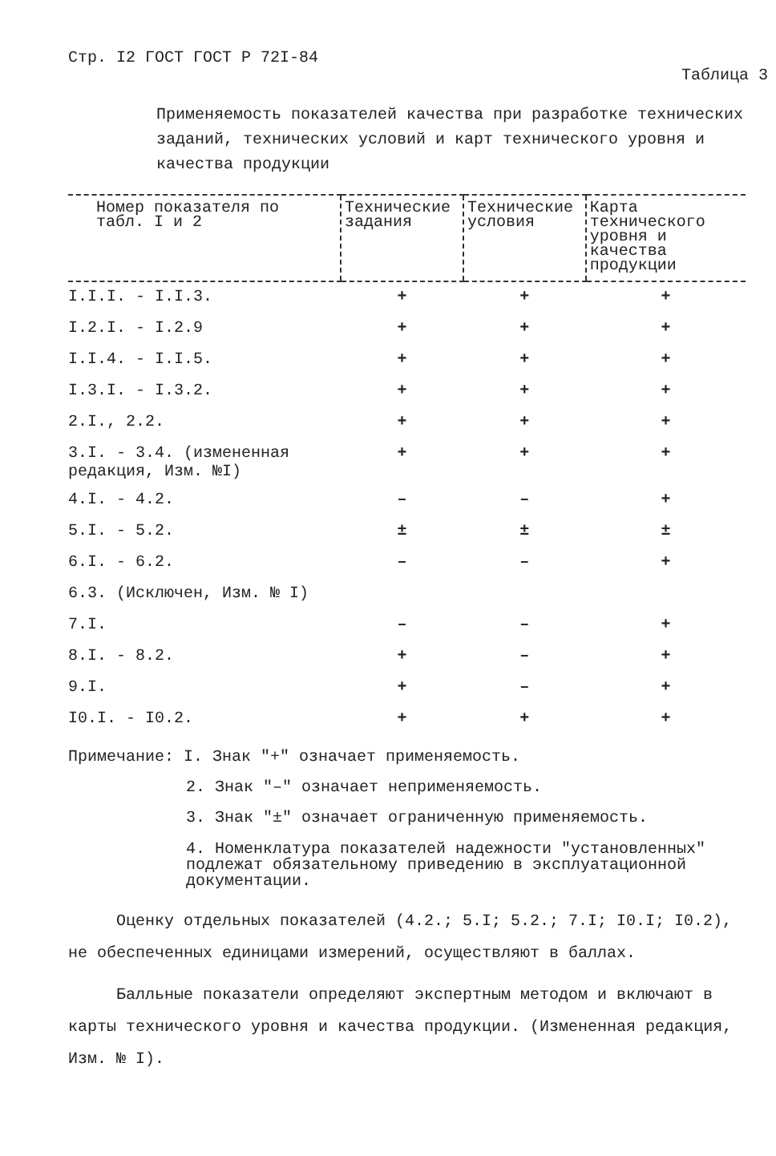Стр. I2 ГОСТ ГОСТ Р 72I-84 Таблица 3
Применяемость показателей качества при разработке технических заданий, технических условий и карт технического уровня и качества продукции
| Номер показателя по табл. I и 2 | Технические задания | Технические условия | Карта технического уровня и качества продукции |
| --- | --- | --- | --- |
| I.I.I. - I.I.3. | + | + | + |
| I.2.I. - I.2.9 | + | + | + |
| I.I.4. - I.I.5. | + | + | + |
| I.3.I. - I.3.2. | + | + | + |
| 2.I., 2.2. | + | + | + |
| 3.I. - 3.4. (измененная редакция, Изм. №I) | + | + | + |
| 4.I. - 4.2. | – | – | + |
| 5.I. - 5.2. | ± | ± | ± |
| 6.I. - 6.2. | – | – | + |
| 6.3. (Исключен, Изм. № I) | | | |
| 7.I. | – | – | + |
| 8.I. - 8.2. | + | – | + |
| 9.I. | + | – | + |
| I0.I. - I0.2. | + | + | + |
Примечание: I. Знак "+" означает применяемость.
2. Знак "–" означает неприменяемость.
3. Знак "±" означает ограниченную применяемость.
4. Номенклатура показателей надежности "установленных" подлежат обязательному приведению в эксплуатационной документации.
Оценку отдельных показателей (4.2.; 5.I; 5.2.; 7.I; I0.I; I0.2), не обеспеченных единицами измерений, осуществляют в баллах.
Балльные показатели определяют экспертным методом и включают в карты технического уровня и качества продукции. (Измененная редакция, Изм. № I).